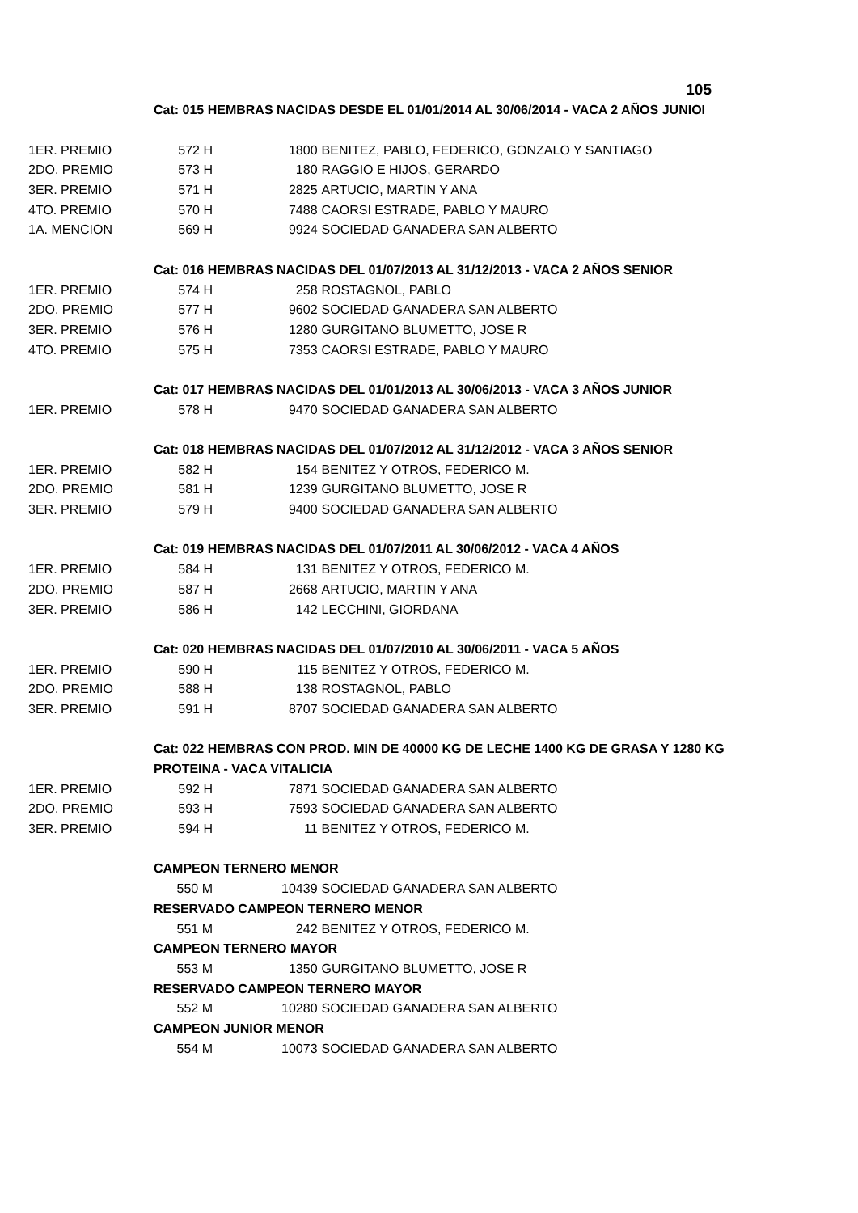105
| | Cat: 015 HEMBRAS NACIDAS DESDE EL 01/01/2014 AL 30/06/2014 - VACA 2 AÑOS JUNIOI | | |
| 1ER. PREMIO | 572 H | 1800 | BENITEZ, PABLO, FEDERICO, GONZALO Y SANTIAGO |
| 2DO. PREMIO | 573 H | 180 | RAGGIO E HIJOS, GERARDO |
| 3ER. PREMIO | 571 H | 2825 | ARTUCIO, MARTIN Y ANA |
| 4TO. PREMIO | 570 H | 7488 | CAORSI ESTRADE, PABLO Y MAURO |
| 1A. MENCION | 569 H | 9924 | SOCIEDAD GANADERA SAN ALBERTO |
| | Cat: 016 HEMBRAS NACIDAS DEL 01/07/2013 AL 31/12/2013 - VACA 2 AÑOS SENIOR | | |
| 1ER. PREMIO | 574 H | 258 | ROSTAGNOL, PABLO |
| 2DO. PREMIO | 577 H | 9602 | SOCIEDAD GANADERA SAN ALBERTO |
| 3ER. PREMIO | 576 H | 1280 | GURGITANO BLUMETTO, JOSE R |
| 4TO. PREMIO | 575 H | 7353 | CAORSI ESTRADE, PABLO Y MAURO |
| | Cat: 017 HEMBRAS NACIDAS DEL 01/01/2013 AL 30/06/2013 - VACA 3 AÑOS JUNIOR | | |
| 1ER. PREMIO | 578 H | 9470 | SOCIEDAD GANADERA SAN ALBERTO |
| | Cat: 018 HEMBRAS NACIDAS DEL 01/07/2012 AL 31/12/2012 - VACA 3 AÑOS SENIOR | | |
| 1ER. PREMIO | 582 H | 154 | BENITEZ Y OTROS, FEDERICO M. |
| 2DO. PREMIO | 581 H | 1239 | GURGITANO BLUMETTO, JOSE R |
| 3ER. PREMIO | 579 H | 9400 | SOCIEDAD GANADERA SAN ALBERTO |
| | Cat: 019 HEMBRAS NACIDAS DEL 01/07/2011 AL 30/06/2012 - VACA 4 AÑOS | | |
| 1ER. PREMIO | 584 H | 131 | BENITEZ Y OTROS, FEDERICO M. |
| 2DO. PREMIO | 587 H | 2668 | ARTUCIO, MARTIN Y ANA |
| 3ER. PREMIO | 586 H | 142 | LECCHINI, GIORDANA |
| | Cat: 020 HEMBRAS NACIDAS DEL 01/07/2010 AL 30/06/2011 - VACA 5 AÑOS | | |
| 1ER. PREMIO | 590 H | 115 | BENITEZ Y OTROS, FEDERICO M. |
| 2DO. PREMIO | 588 H | 138 | ROSTAGNOL, PABLO |
| 3ER. PREMIO | 591 H | 8707 | SOCIEDAD GANADERA SAN ALBERTO |
| | Cat: 022 HEMBRAS CON PROD. MIN DE 40000 KG DE LECHE 1400 KG DE GRASA Y 1280 KG | | |
| | PROTEINA - VACA VITALICIA | | |
| 1ER. PREMIO | 592 H | 7871 | SOCIEDAD GANADERA SAN ALBERTO |
| 2DO. PREMIO | 593 H | 7593 | SOCIEDAD GANADERA SAN ALBERTO |
| 3ER. PREMIO | 594 H | 11 | BENITEZ Y OTROS, FEDERICO M. |
| | CAMPEON TERNERO MENOR | | |
| | 550 M | 10439 | SOCIEDAD GANADERA SAN ALBERTO |
| | RESERVADO CAMPEON TERNERO MENOR | | |
| | 551 M | 242 | BENITEZ Y OTROS, FEDERICO M. |
| | CAMPEON TERNERO MAYOR | | |
| | 553 M | 1350 | GURGITANO BLUMETTO, JOSE R |
| | RESERVADO CAMPEON TERNERO MAYOR | | |
| | 552 M | 10280 | SOCIEDAD GANADERA SAN ALBERTO |
| | CAMPEON JUNIOR MENOR | | |
| | 554 M | 10073 | SOCIEDAD GANADERA SAN ALBERTO |